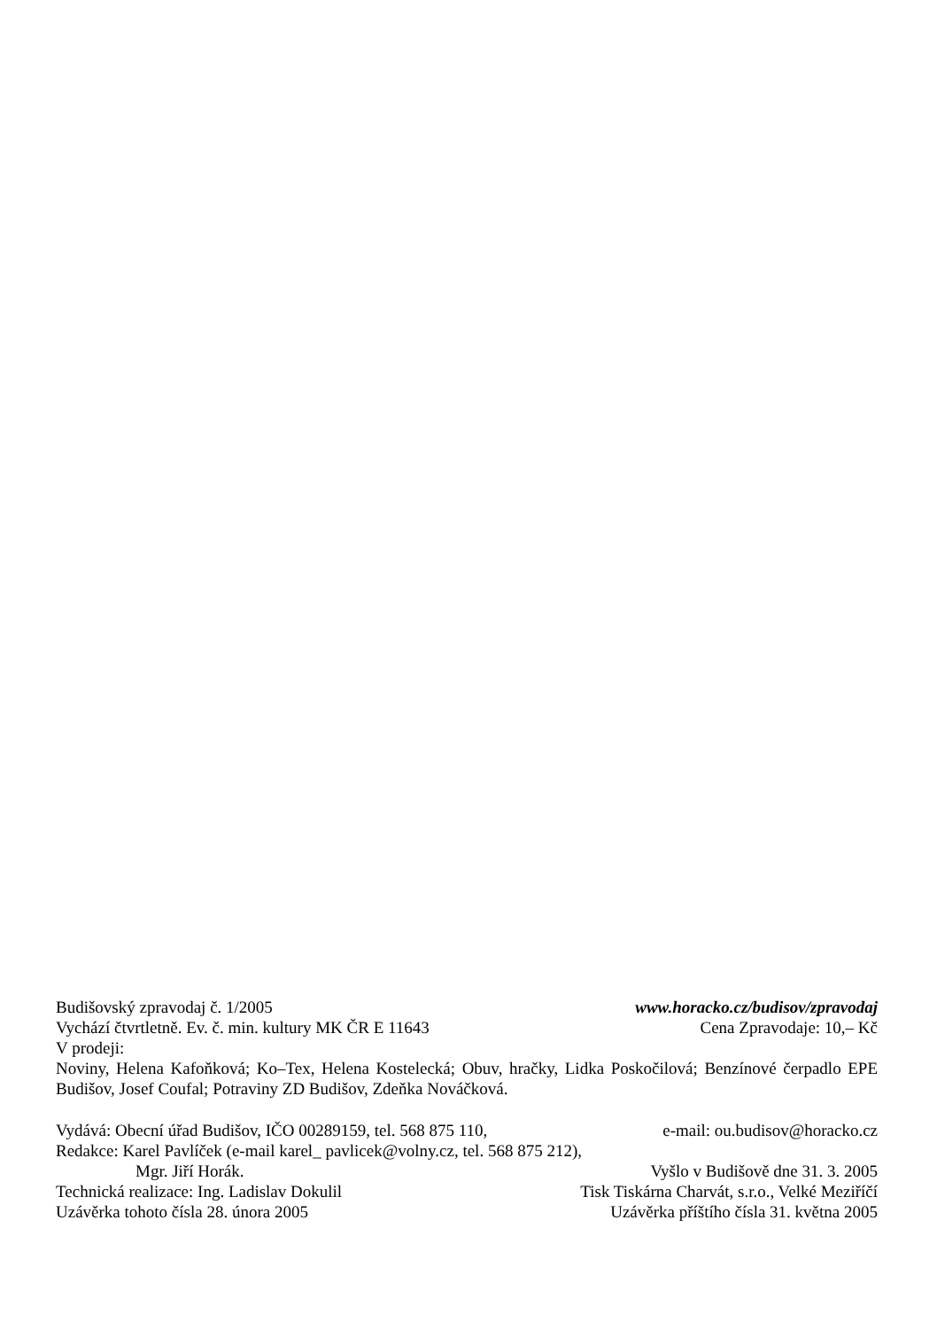Budišovský zpravodaj č. 1/2005 www.horacko.cz/budisov/zpravodaj
Vychází čtvrtletně. Ev. č. min. kultury MK ČR E 11643 Cena Zpravodaje: 10,– Kč
V prodeji:
Noviny, Helena Kafoňková; Ko–Tex, Helena Kostelecká; Obuv, hračky, Lidka Poskočilová; Benzínové čerpadlo EPE Budišov, Josef Coufal; Potraviny ZD Budišov, Zdeňka Nováčková.
Vydává: Obecní úřad Budišov, IČO 00289159, tel. 568 875 110, e-mail: ou.budisov@horacko.cz
Redakce: Karel Pavlíček (e-mail karel_ pavlicek@volny.cz, tel. 568 875 212),
Mgr. Jiří Horák. Vyšlo v Budišově dne 31. 3. 2005
Technická realizace: Ing. Ladislav Dokulil Tisk Tiskárna Charvát, s.r.o., Velké Meziříčí
Uzávěrka tohoto čísla 28. února 2005 Uzávěrka příštího čísla 31. května 2005